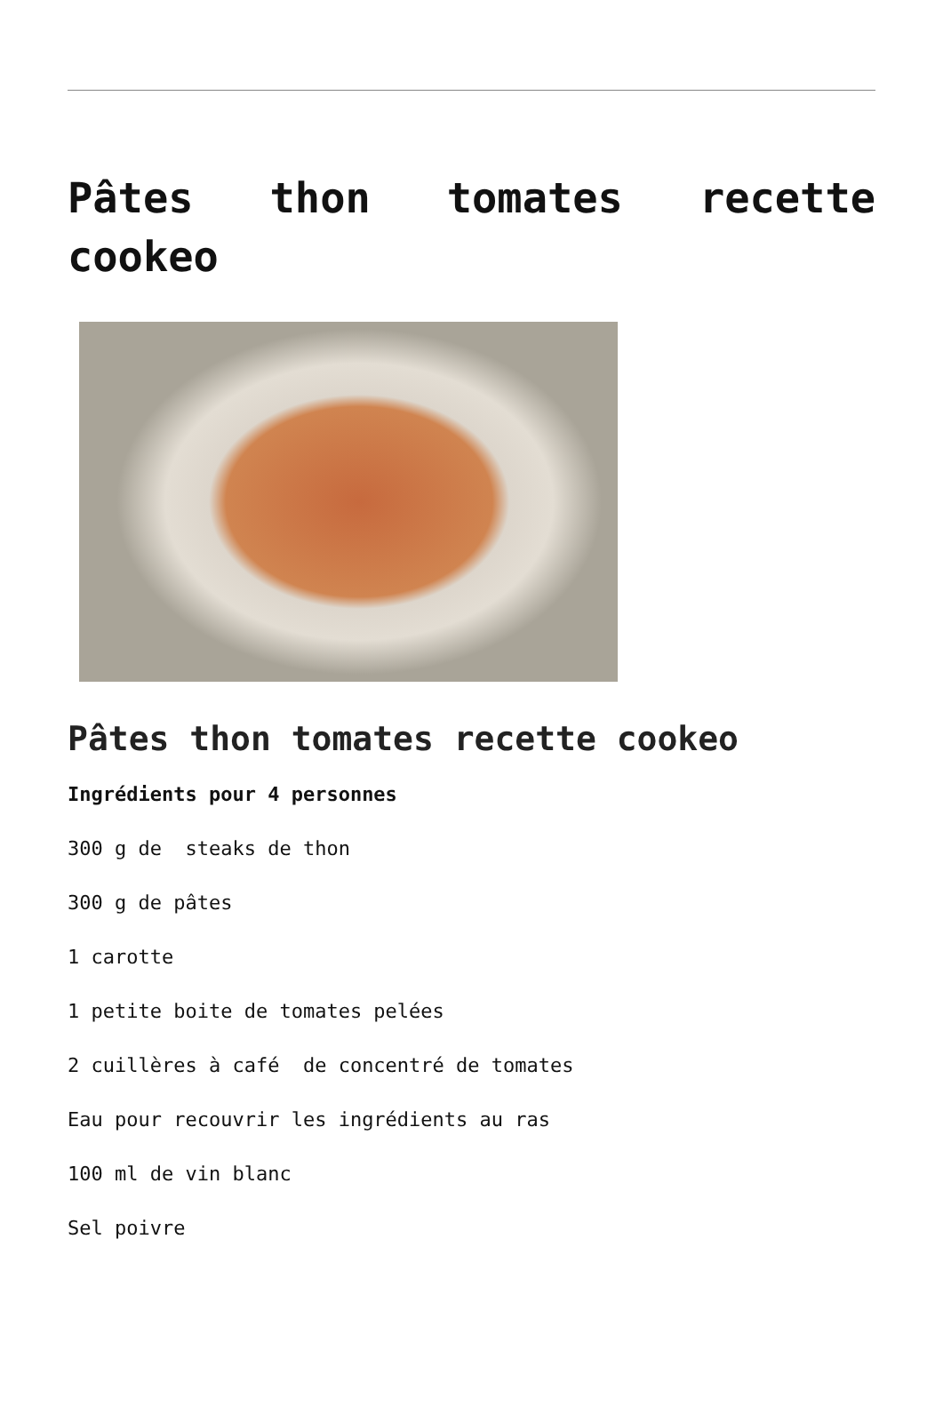Pâtes thon tomates recette cookeo
Pâtes thon tomates recette cookeo
Ingrédients pour 4 personnes
300 g de steaks de thon
300 g de pâtes
1 carotte
1 petite boite de tomates pelées
2 cuillères à café de concentré de tomates
Eau pour recouvrir les ingrédients au ras
100 ml de vin blanc
Sel poivre